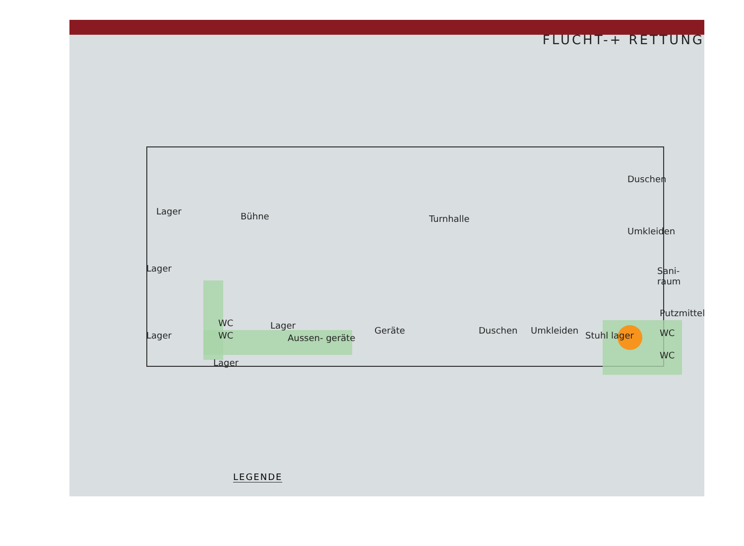FLUCHT-+ RETTUNG
Lager Bühne Turnhalle
Duschen
Umkleiden
Lager Sani- raum
Putzmittel
WC
WC
Lager
Lager Aussen- geräte
Geräte Duschen Umkleiden Stuhl lager WC
WC
Lager
LEGENDE